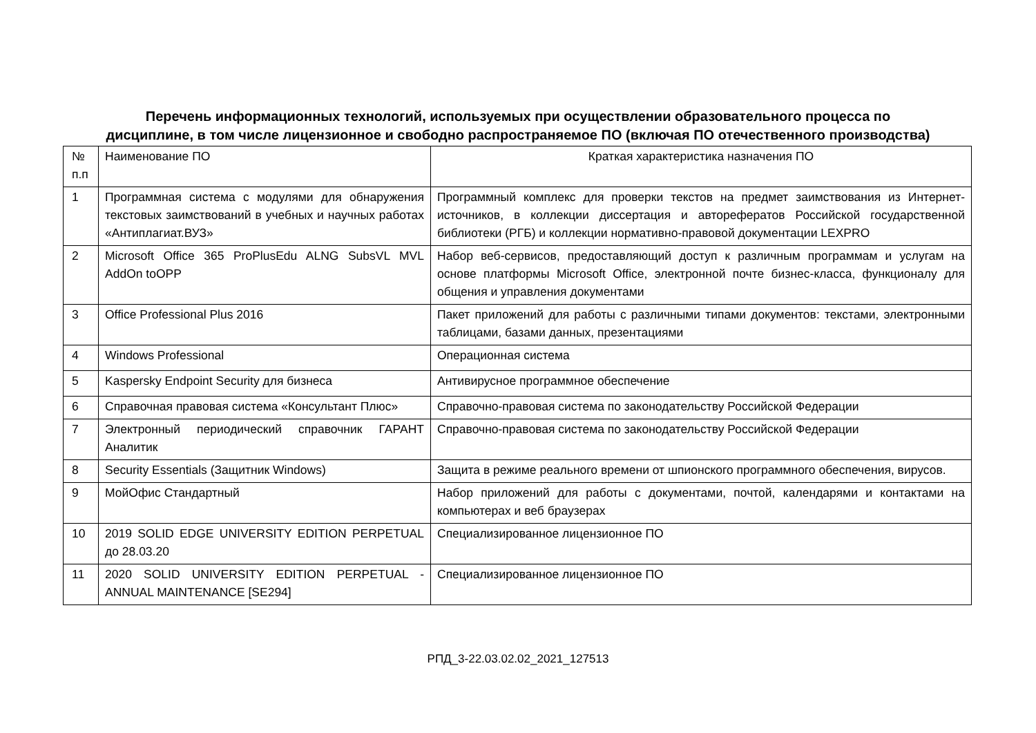Перечень информационных технологий, используемых при осуществлении образовательного процесса по
дисциплине, в том числе лицензионное и свободно распространяемое ПО (включая ПО отечественного производства)
| № п.п | Наименование ПО | Краткая характеристика назначения ПО |
| 1 | Программная система с модулями для обнаружения текстовых заимствований в учебных и научных работах «Антиплагиат.ВУЗ» | Программный комплекс для проверки текстов на предмет заимствования из Интернет-источников, в коллекции диссертация и авторефератов Российской государственной библиотеки (РГБ) и коллекции нормативно-правовой документации LEXPRO |
| 2 | Microsoft Office 365 ProPlusEdu ALNG SubsVL MVL AddOn toOPP | Набор веб-сервисов, предоставляющий доступ к различным программам и услугам на основе платформы Microsoft Office, электронной почте бизнес-класса, функционалу для общения и управления документами |
| 3 | Office Professional Plus 2016 | Пакет приложений для работы с различными типами документов: текстами, электронными таблицами, базами данных, презентациями |
| 4 | Windows Professional | Операционная система |
| 5 | Kaspersky Endpoint Security для бизнеса | Антивирусное программное обеспечение |
| 6 | Справочная правовая система «Консультант Плюс» | Справочно-правовая система по законодательству Российской Федерации |
| 7 | Электронный периодический справочник ГАРАНТ Аналитик | Справочно-правовая система по законодательству Российской Федерации |
| 8 | Security Essentials (Защитник Windows) | Защита в режиме реального времени от шпионского программного обеспечения, вирусов. |
| 9 | МойОфис Стандартный | Набор приложений для работы с документами, почтой, календарями и контактами на компьютерах и веб браузерах |
| 10 | 2019 SOLID EDGE UNIVERSITY EDITION PERPETUAL до 28.03.20 | Специализированное лицензионное ПО |
| 11 | 2020 SOLID UNIVERSITY EDITION PERPETUAL - ANNUAL MAINTENANCE [SE294] | Специализированное лицензионное ПО |
РПД_3-22.03.02.02_2021_127513